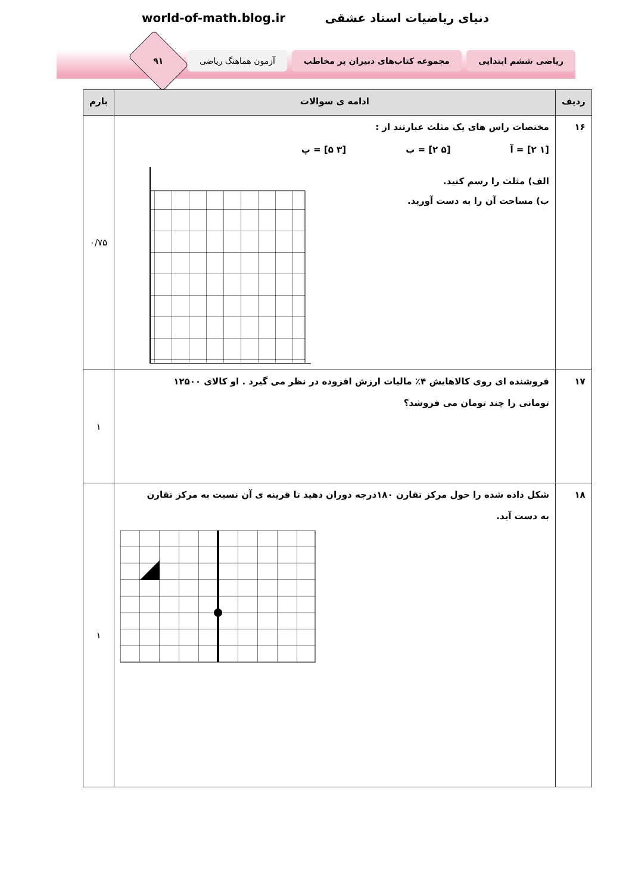world-of-math.blog.ir دنیای ریاضیات استاد عشقی
ریاضی ششم ابتدایی
مجموعه کتاب‌های دبیران پر مخاطب
آزمون هماهنگ ریاضی
۹۱
| ردیف | ادامه ی سوالات | بارم |
| --- | --- | --- |
| ۱۶ | مختصات راس های یک مثلث عبارتند از : [۱ ۲] = آ [۵ ۲] = ب [۳ ۵] = پ الف) مثلث را رسم کنید. ب) مساحت آن را به دست آورید. | ۰/۷۵ |
| ۱۷ | فروشنده ای روی کالاهایش ۴٪ مالیات ارزش افزوده در نظر می گیرد . او کالای ۱۲۵۰۰ تومانی را چند تومان می فروشد؟ | ۱ |
| ۱۸ | شکل داده شده را حول مرکز تقارن ۱۸۰درجه دوران دهید تا قرینه ی آن نسبت به مرکز تقارن به دست آید. | ۱ |